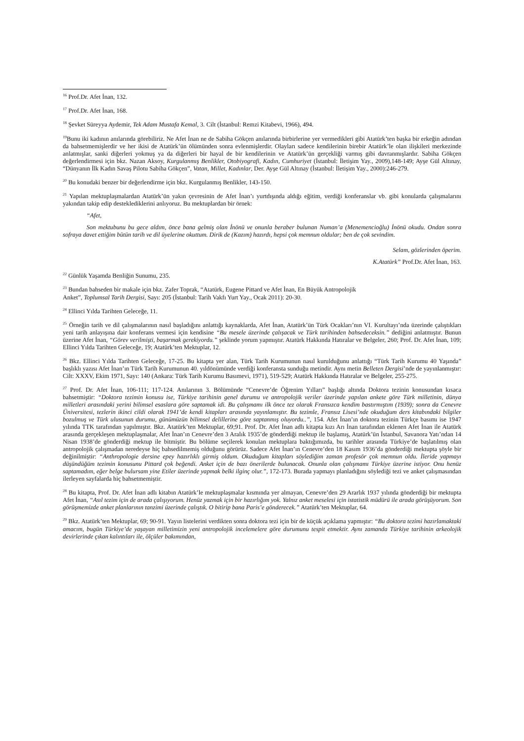<sup>16</sup> Prof.Dr. Afet İnan, 132.
<sup>17</sup> Prof.Dr. Afet İnan, 168.
<sup>18</sup> Şevket Süreyya Aydemir, Tek Adam Mustafa Kemal, 3. Cilt (İstanbul: Remzi Kitabevi, 1966), 494.
<sup>19</sup> Bunu iki kadının anılarında görebiliriz. Ne Afet İnan ne de Sabiha Gökçen anılarında birbirlerine yer vermedikleri gibi Atatürk’ten başka bir erkeğin adından da bahsetmemişlerdir ve her ikisi de Atatürk’ün ölümünden sonra evlenmişlerdir. Olayları sadece kendilerinin birebir Atatürk’le olan ilişkileri merkezinde anlatmışlar, sanki diğerleri yokmuş ya da diğerleri bir hayal de bir kendilerinin ve Atatürk’ün gerçekliği varmış gibi davranmışlardır. Sabiha Gökçen değerlendirmesi için bkz. Nazan Aksoy, Kurgulanmış Benlikler, Otobiyografi, Kadın, Cumhuriyet (İstanbul: İletişim Yay., 2009),148-149; Ayşe Gül Altınay, “Dünyanın İlk Kadın Savaş Pilotu Sabiha Gökçen”, Vatan, Millet, Kadınlar, Der. Ayşe Gül Altınay (İstanbul: İletişim Yay., 2000):246-279.
<sup>20</sup> Bu konudaki benzer bir değerlendirme için bkz. Kurgulanmış Benlikler, 143-150.
<sup>21</sup> Yapılan mektuplaşmalardan Atatürk’ün yakın çevresinin de Afet İnan’ı yurtdışında aldığı eğitim, verdiği konferanslar vb. gibi konularda çalışmalarını yakından takip edip desteklediklerini anlıyoruz. Bu mektuplardan bir örnek:
“Afet,
Son mektubunu bu gece aldım, önce bana gelmiş olan İnönü ve onunla beraber bulunan Numan’a (Menemencioğlu) İnönü okudu. Ondan sonra sofraya davet ettiğim bütün tarih ve dil üyelerine okuttum. Dirik de (Kazım) hazırdı, hepsi çok memnun oldular; ben de çok sevindim.
Selam, gözlerinden öperim.
K.Atatürk” Prof.Dr. Afet İnan, 163.
<sup>22</sup> Günlük Yaşamda Benliğin Sunumu, 235.
<sup>23</sup> Bundan bahseden bir makale için bkz. Zafer Toprak, “Atatürk, Eugene Pittard ve Afet İnan, En Büyük Antropolojik
Anket”, Toplumsal Tarih Dergisi, Sayı: 205 (İstanbul: Tarih Vakfı Yurt Yay., Ocak 2011): 20-30.
<sup>24</sup> Ellinci Yılda Tarihten Geleceğe, 11.
<sup>25</sup> Örneğin tarih ve dil çalışmalarının nasıl başladığını anlattığı kaynaklarda, Afet İnan, Atatürk’ün Türk Ocakları’nın VI. Kurultayı’nda üzerinde çalıştıkları yeni tarih anlayışına dair konferans vermesi için kendisine “Bu mesele üzerinde çalışacak ve Türk tarihinden bahsedeceksin.” dediğini anlatmıştır. Bunun üzerine Afet İnan, “Görev verilmişti, başarmak gerekiyordu.” şeklinde yorum yapmıştır. Atatürk Hakkında Hatıralar ve Belgeler, 260; Prof. Dr. Afet İnan, 109; Ellinci Yılda Tarihten Geleceğe, 19; Atatürk’ten Mektuplar, 12.
<sup>26</sup> Bkz. Ellinci Yılda Tarihten Geleceğe, 17-25. Bu kitapta yer alan, Türk Tarih Kurumunun nasıl kurulduğunu anlattığı “Türk Tarih Kurumu 40 Yaşında” başlıklı yazısı Afet İnan’ın Türk Tarih Kurumunun 40. yıldönümünde verdiği konferansta sunduğu metindir. Aynı metin Belleten Dergisi’nde de yayınlanmıştır: Cilt: XXXV, Ekim 1971, Sayı: 140 (Ankara: Türk Tarih Kurumu Basımevi, 1971), 519-529; Atatürk Hakkında Hatıralar ve Belgeler, 255-275.
<sup>27</sup> Prof. Dr. Afet İnan, 106-111; 117-124. Anılarının 3. Bölümünde “Cenevre’de Öğrenim Yılları” başlığı altında Doktora tezinin konusundan kısaca bahsetmiştir: “Doktora tezimin konusu ise, Türkiye tarihinin genel durumu ve antropolojik veriler üzerinde yapılan ankete göre Türk milletinin, dünya milletleri arasındaki yerini bilimsel esaslara göre saptamak idi. Bu çalışmamı ilk önce tez olarak Fransızca kendim bastırmıştım (1939); sonra da Cenevre Üniversitesi, tezlerin ikinci cildi olarak 1941’de kendi kitapları arasında yayınlamıştır. Bu tezimle, Fransız Lisesi’nde okuduğum ders kitabındaki bilgiler bozulmuş ve Türk ulusunun durumu, günümüzün bilimsel delillerine göre saptanmış oluyordu..”, 154. Afet İnan’ın doktora tezinin Türkçe basımı ise 1947 yılında TTK tarafından yapılmıştır. Bkz. Atatürk’ten Mektuplar, 69;91. Prof. Dr. Afet İnan adlı kitapta kızı Arı İnan tarafından eklenen Afet İnan ile Atatürk arasında gerçekleşen mektuplaşmalar, Afet İnan’ın Cenevre’den 3 Aralık 1935’de gönderdiği mektup ile başlamış, Atatürk’ün İstanbul, Savanora Yatı’ndan 14 Nisan 1938’de gönderdiği mektup ile bitmiştir. Bu bölüme seçilerek konulan mektuplara baktığımızda, bu tarihler arasında Türkiye’de başlatılmış olan antropolojik çalışmadan neredeyse hiç bahsedilmemiş olduğunu görürüz. Sadece Afet İnan’ın Cenevre’den 18 Kasım 1936’da gönderdiği mektupta şöyle bir değinilmiştir: “Anthropologie dersine epey hazırlıklı girmiş oldum. Okuduğum kitapları söylediğim zaman profesör çok memnun oldu. İleride yapmayı düşündüğüm tezimin konusunu Pittard çok beğendi. Anket için de bazı önerilerde bulunacak. Onunla olan çalışmamı Türkiye üzerine istiyor. Onu henüz saptamadım, eğer belge bulursam yine Etiler üzerinde yapmak belki ilginç olur.”, 172-173. Burada yapmayı planladığını söylediği tezi ve anket çalışmasından ilerleyen sayfalarda hiç bahsetmemiştir.
<sup>28</sup> Bu kitapta, Prof. Dr. Afet İnan adlı kitabın Atatürk’le mektuplaşmalar kısmında yer almayan, Cenevre’den 29 Ararlık 1937 yılında gönderdiği bir mektupta Afet İnan, “Asıl tezim için de arada çalışıyorum. Henüz yazmak için bir hazırlığım yok. Yalnız anket meselesi için istatistik müdürü ile arada görüşüyorum. Son görüşmemizde anket planlarının tanzimi üzerinde çalıştık. O bitirip bana Paris’e gönderecek.” Atatürk’ten Mektuplar, 64.
<sup>29</sup> Bkz. Atatürk’ten Mektuplar, 69; 90-91. Yayın listelerini verdikten sonra doktora tezi için bir de küçük açıklama yapmıştır: “Bu doktora tezimi hazırlamaktaki amacım, bugün Türkiye’de yaşayan milletimizin yeni antropolojik incelemelere göre durumunu tespit etmektir. Aynı zamanda Türkiye tarihinin arkeolojik devirlerinde çıkan kalıntıları ile, ölçüler bakımından,